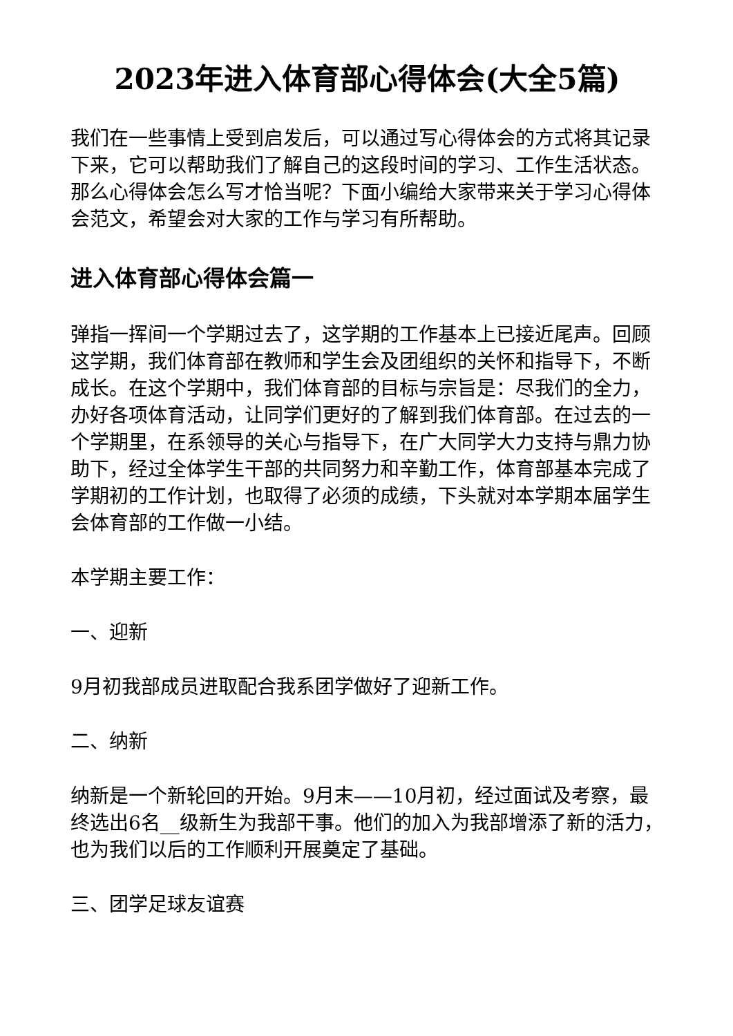2023年进入体育部心得体会(大全5篇)
我们在一些事情上受到启发后，可以通过写心得体会的方式将其记录下来，它可以帮助我们了解自己的这段时间的学习、工作生活状态。那么心得体会怎么写才恰当呢？下面小编给大家带来关于学习心得体会范文，希望会对大家的工作与学习有所帮助。
进入体育部心得体会篇一
弹指一挥间一个学期过去了，这学期的工作基本上已接近尾声。回顾这学期，我们体育部在教师和学生会及团组织的关怀和指导下，不断成长。在这个学期中，我们体育部的目标与宗旨是：尽我们的全力，办好各项体育活动，让同学们更好的了解到我们体育部。在过去的一个学期里，在系领导的关心与指导下，在广大同学大力支持与鼎力协助下，经过全体学生干部的共同努力和辛勤工作，体育部基本完成了学期初的工作计划，也取得了必须的成绩，下头就对本学期本届学生会体育部的工作做一小结。
本学期主要工作：
一、迎新
9月初我部成员进取配合我系团学做好了迎新工作。
二、纳新
纳新是一个新轮回的开始。9月末——10月初，经过面试及考察，最终选出6名__级新生为我部干事。他们的加入为我部增添了新的活力，也为我们以后的工作顺利开展奠定了基础。
三、团学足球友谊赛